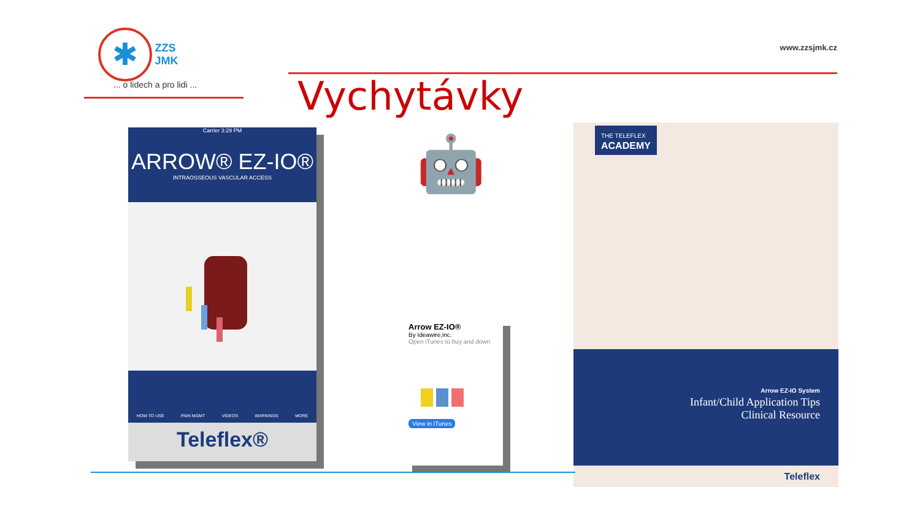✱ ZZS
JMK
... o lidech a pro lidi ...
www.zzsjmk.cz
Vychytávky
Carrier 3:29 PM
ARROW® EZ-IO®
INTRAOSSEOUS VASCULAR ACCESS
HOW TO USE PAIN MGMT VIDEOS WARNINGS MORE
Teleflex®
🤖
Arrow EZ-IO®
By Ideawire,inc.
Open iTunes to buy and down
View in iTunes
THE TELEFLEX
ACADEMY
Arrow EZ-IO System
Infant/Child Application Tips
Clinical Resource
Teleflex